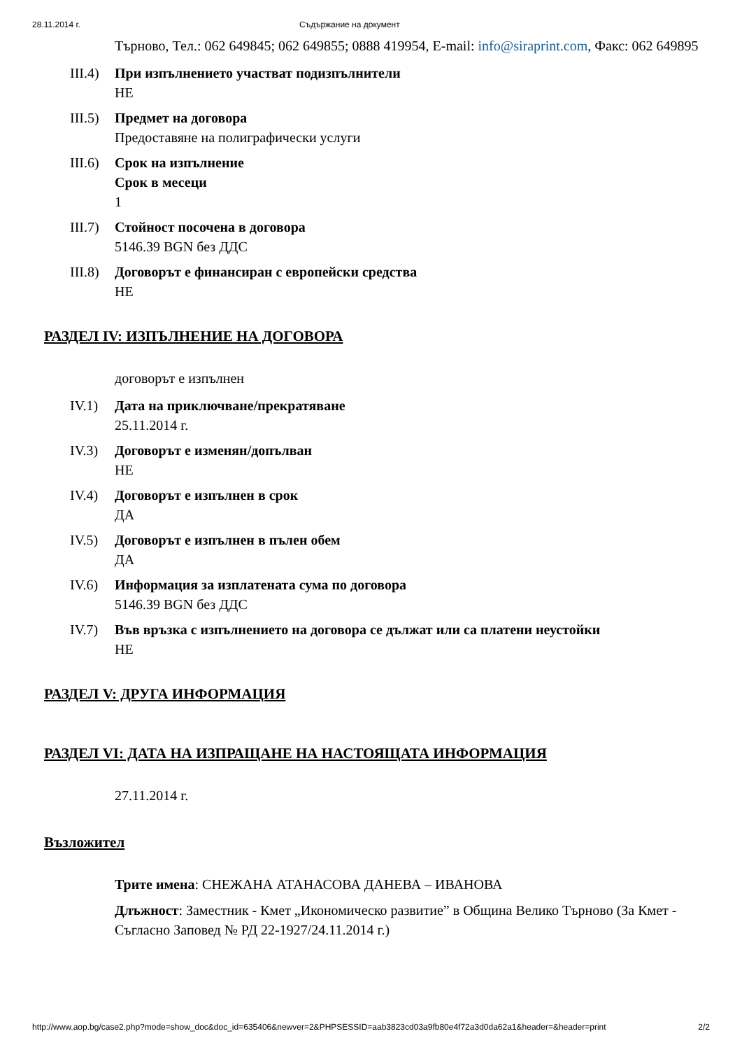28.11.2014 г. Съдържание на документ
Търново, Тел.: 062 649845; 062 649855; 0888 419954, E-mail: info@siraprint.com, Факс: 062 649895
III.4) При изпълнението участват подизпълнители
НЕ
III.5) Предмет на договора
Предоставяне на полиграфически услуги
III.6) Срок на изпълнение
Срок в месеци
1
III.7) Стойност посочена в договора
5146.39 BGN без ДДС
III.8) Договорът е финансиран с европейски средства
НЕ
РАЗДЕЛ IV: ИЗПЪЛНЕНИЕ НА ДОГОВОРА
договорът е изпълнен
IV.1) Дата на приключване/прекратяване
25.11.2014 г.
IV.3) Договорът е изменян/допълван
НЕ
IV.4) Договорът е изпълнен в срок
ДА
IV.5) Договорът е изпълнен в пълен обем
ДА
IV.6) Информация за изплатената сума по договора
5146.39 BGN без ДДС
IV.7) Във връзка с изпълнението на договора се дължат или са платени неустойки
НЕ
РАЗДЕЛ V: ДРУГА ИНФОРМАЦИЯ
РАЗДЕЛ VI: ДАТА НА ИЗПРАЩАНЕ НА НАСТОЯЩАТА ИНФОРМАЦИЯ
27.11.2014 г.
Възложител
Трите имена: СНЕЖАНА АТАНАСОВА ДАНЕВА – ИВАНОВА
Длъжност: Заместник - Кмет „Икономическо развитие” в Община Велико Търново (За Кмет - Съгласно Заповед № РД 22-1927/24.11.2014 г.)
http://www.aop.bg/case2.php?mode=show_doc&doc_id=635406&newver=2&PHPSESSID=aab3823cd03a9fb80e4f72a3d0da62a1&header=&header=print
2/2